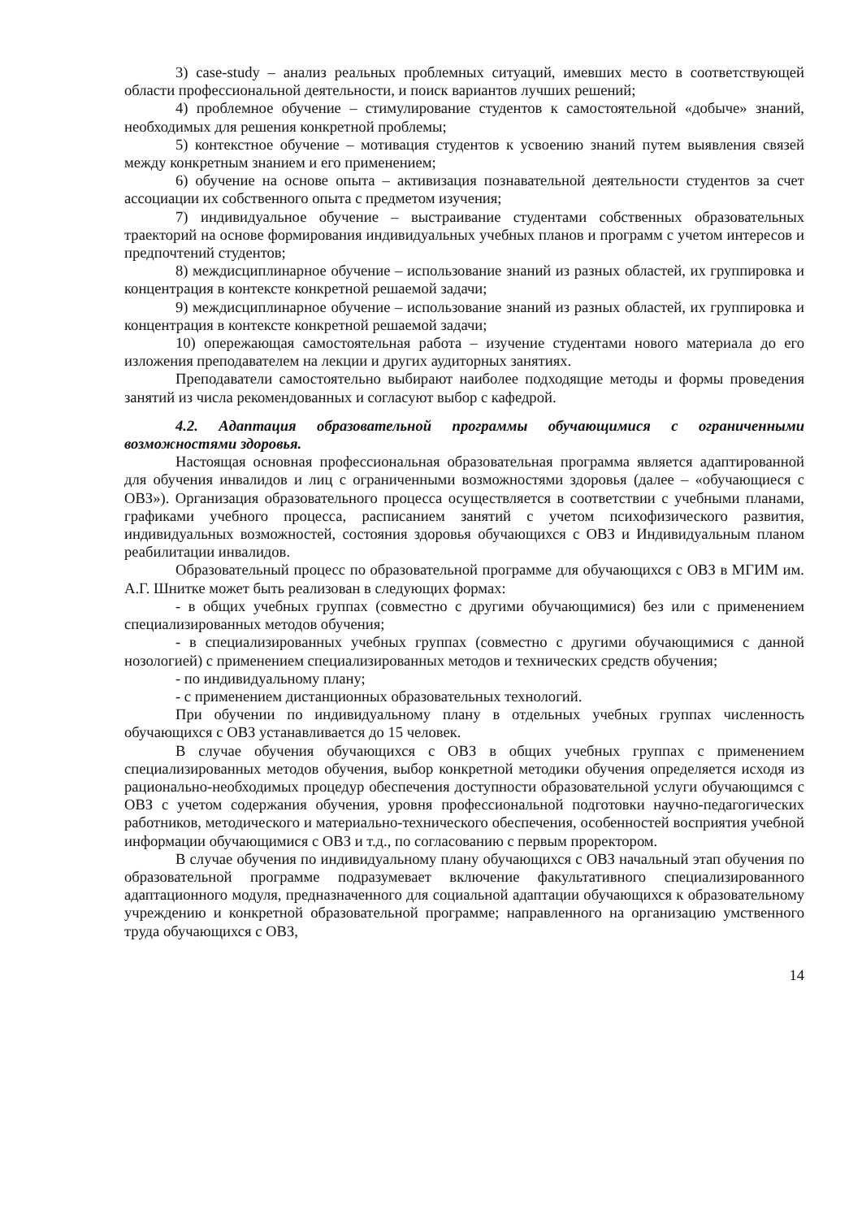3) case-study – анализ реальных проблемных ситуаций, имевших место в соответствующей области профессиональной деятельности, и поиск вариантов лучших решений;
4) проблемное обучение – стимулирование студентов к самостоятельной «добыче» знаний, необходимых для решения конкретной проблемы;
5) контекстное обучение – мотивация студентов к усвоению знаний путем выявления связей между конкретным знанием и его применением;
6) обучение на основе опыта – активизация познавательной деятельности студентов за счет ассоциации их собственного опыта с предметом изучения;
7) индивидуальное обучение – выстраивание студентами собственных образовательных траекторий на основе формирования индивидуальных учебных планов и программ с учетом интересов и предпочтений студентов;
8) междисциплинарное обучение – использование знаний из разных областей, их группировка и концентрация в контексте конкретной решаемой задачи;
9) междисциплинарное обучение – использование знаний из разных областей, их группировка и концентрация в контексте конкретной решаемой задачи;
10) опережающая самостоятельная работа – изучение студентами нового материала до его изложения преподавателем на лекции и других аудиторных занятиях.
Преподаватели самостоятельно выбирают наиболее подходящие методы и формы проведения занятий из числа рекомендованных и согласуют выбор с кафедрой.
4.2. Адаптация образовательной программы обучающимися с ограниченными возможностями здоровья.
Настоящая основная профессиональная образовательная программа является адаптированной для обучения инвалидов и лиц с ограниченными возможностями здоровья (далее – «обучающиеся с ОВЗ»). Организация образовательного процесса осуществляется в соответствии с учебными планами, графиками учебного процесса, расписанием занятий с учетом психофизического развития, индивидуальных возможностей, состояния здоровья обучающихся с ОВЗ и Индивидуальным планом реабилитации инвалидов.
Образовательный процесс по образовательной программе для обучающихся с ОВЗ в МГИМ им. А.Г. Шнитке может быть реализован в следующих формах:
- в общих учебных группах (совместно с другими обучающимися) без или с применением специализированных методов обучения;
- в специализированных учебных группах (совместно с другими обучающимися с данной нозологией) с применением специализированных методов и технических средств обучения;
- по индивидуальному плану;
- с применением дистанционных образовательных технологий.
При обучении по индивидуальному плану в отдельных учебных группах численность обучающихся с ОВЗ устанавливается до 15 человек.
В случае обучения обучающихся с ОВЗ в общих учебных группах с применением специализированных методов обучения, выбор конкретной методики обучения определяется исходя из рационально-необходимых процедур обеспечения доступности образовательной услуги обучающимся с ОВЗ с учетом содержания обучения, уровня профессиональной подготовки научно-педагогических работников, методического и материально-технического обеспечения, особенностей восприятия учебной информации обучающимися с ОВЗ и т.д., по согласованию с первым проректором.
В случае обучения по индивидуальному плану обучающихся с ОВЗ начальный этап обучения по образовательной программе подразумевает включение факультативного специализированного адаптационного модуля, предназначенного для социальной адаптации обучающихся к образовательному учреждению и конкретной образовательной программе; направленного на организацию умственного труда обучающихся с ОВЗ,
14